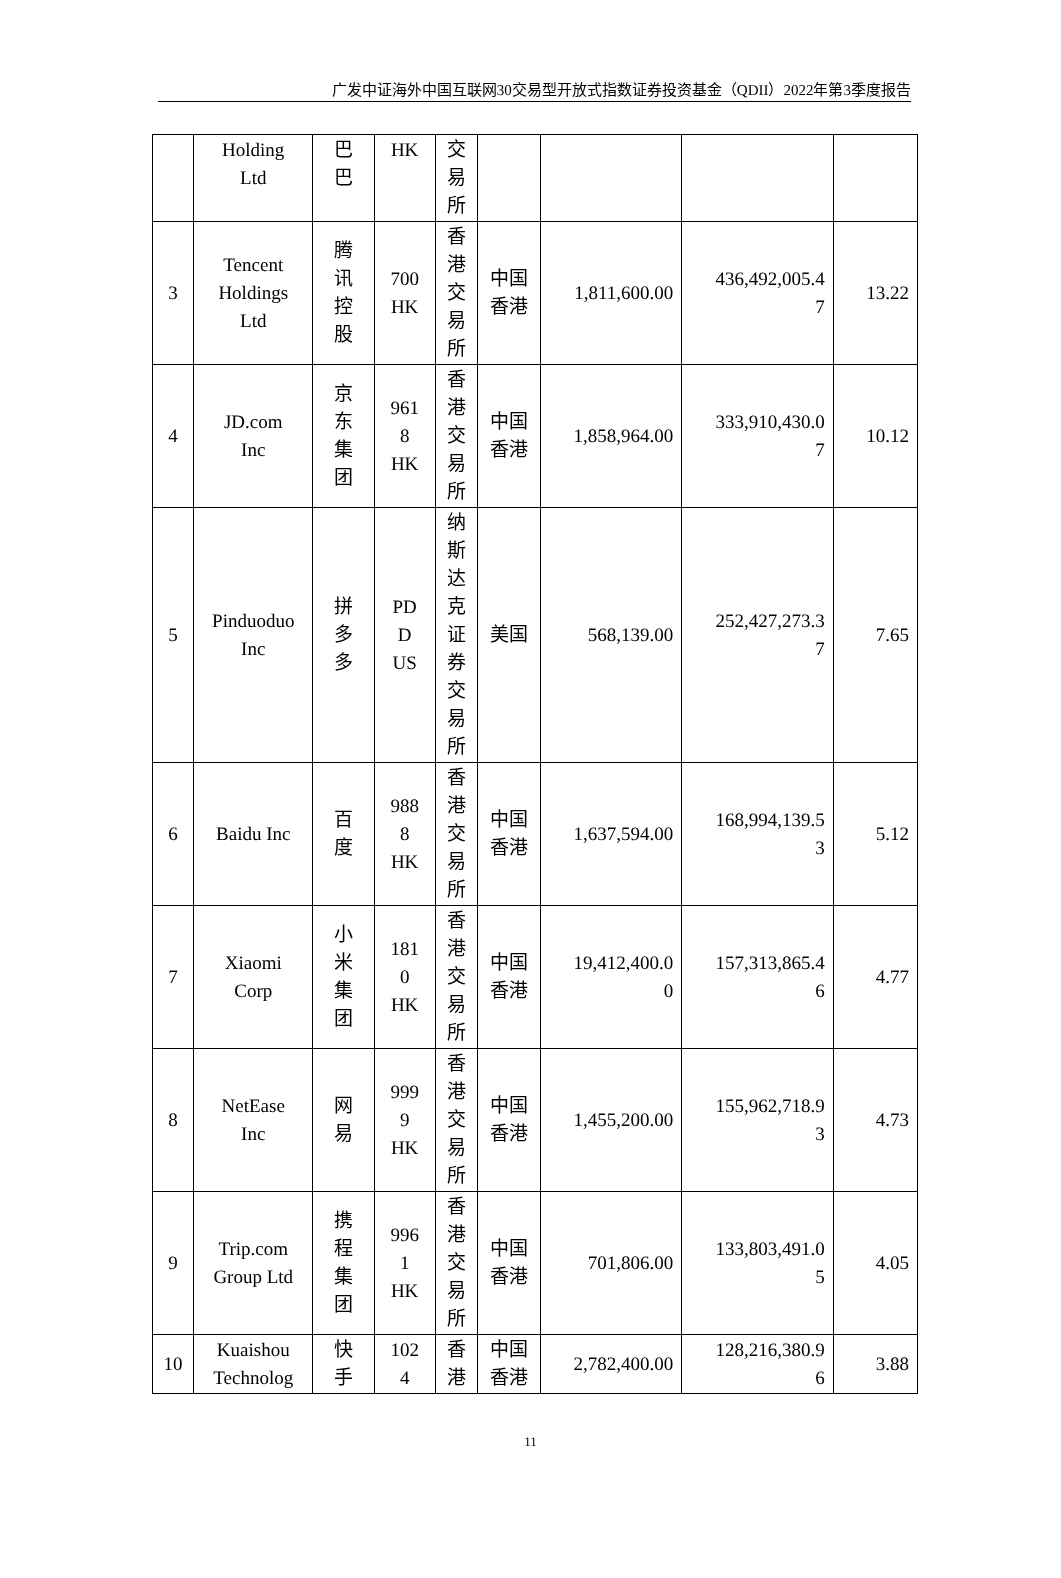广发中证海外中国互联网30交易型开放式指数证券投资基金（QDII）2022年第3季度报告
| | Holding Ltd | 巴 巴 | HK | 交 易 所 | | | | |
| 3 | Tencent Holdings Ltd | 腾 讯 控 股 | 700 HK | 香 港 交 易 所 | 中国 香港 | 1,811,600.00 | 436,492,005.4 7 | 13.22 |
| 4 | JD.com Inc | 京 东 集 团 | 961 8 HK | 香 港 交 易 所 | 中国 香港 | 1,858,964.00 | 333,910,430.0 7 | 10.12 |
| 5 | Pinduoduo Inc | 拼 多 多 | PD D US | 纳 斯 达 克 证 券 交 易 所 | 美国 | 568,139.00 | 252,427,273.3 7 | 7.65 |
| 6 | Baidu Inc | 百 度 | 988 8 HK | 香 港 交 易 所 | 中国 香港 | 1,637,594.00 | 168,994,139.5 3 | 5.12 |
| 7 | Xiaomi Corp | 小 米 集 团 | 181 0 HK | 香 港 交 易 所 | 中国 香港 | 19,412,400.0 0 | 157,313,865.4 6 | 4.77 |
| 8 | NetEase Inc | 网 易 | 999 9 HK | 香 港 交 易 所 | 中国 香港 | 1,455,200.00 | 155,962,718.9 3 | 4.73 |
| 9 | Trip.com Group Ltd | 携 程 集 团 | 996 1 HK | 香 港 交 易 所 | 中国 香港 | 701,806.00 | 133,803,491.0 5 | 4.05 |
| 10 | Kuaishou Technolog | 快 手 | 102 4 | 香 港 | 中国 香港 | 2,782,400.00 | 128,216,380.9 6 | 3.88 |
11